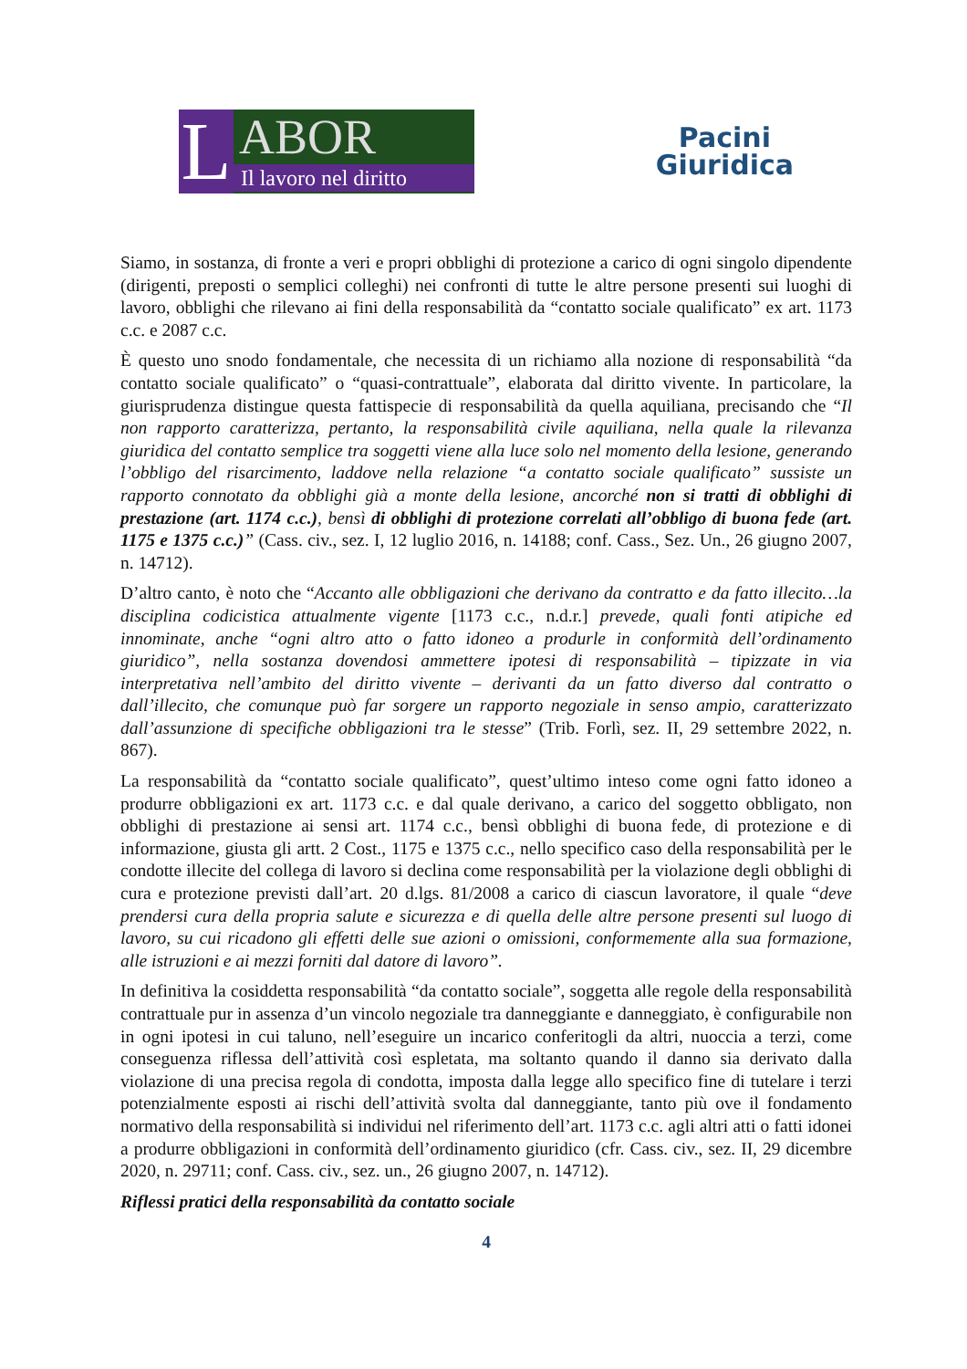L
ABOR
Il lavoro nel diritto
Pacini
Giuridica
Siamo, in sostanza, di fronte a veri e propri obblighi di protezione a carico di ogni singolo dipendente (dirigenti, preposti o semplici colleghi) nei confronti di tutte le altre persone presenti sui luoghi di lavoro, obblighi che rilevano ai fini della responsabilità da “contatto sociale qualificato” ex art. 1173 c.c. e 2087 c.c.
È questo uno snodo fondamentale, che necessita di un richiamo alla nozione di responsabilità “da contatto sociale qualificato” o “quasi-contrattuale”, elaborata dal diritto vivente. In particolare, la giurisprudenza distingue questa fattispecie di responsabilità da quella aquiliana, precisando che “Il non rapporto caratterizza, pertanto, la responsabilità civile aquiliana, nella quale la rilevanza giuridica del contatto semplice tra soggetti viene alla luce solo nel momento della lesione, generando l’obbligo del risarcimento, laddove nella relazione “a contatto sociale qualificato” sussiste un rapporto connotato da obblighi già a monte della lesione, ancorché non si tratti di obblighi di prestazione (art. 1174 c.c.), bensì di obblighi di protezione correlati all’obbligo di buona fede (art. 1175 e 1375 c.c.)” (Cass. civ., sez. I, 12 luglio 2016, n. 14188; conf. Cass., Sez. Un., 26 giugno 2007, n. 14712).
D’altro canto, è noto che “Accanto alle obbligazioni che derivano da contratto e da fatto illecito…la disciplina codicistica attualmente vigente [1173 c.c., n.d.r.] prevede, quali fonti atipiche ed innominate, anche “ogni altro atto o fatto idoneo a produrle in conformità dell’ordinamento giuridico”, nella sostanza dovendosi ammettere ipotesi di responsabilità – tipizzate in via interpretativa nell’ambito del diritto vivente – derivanti da un fatto diverso dal contratto o dall’illecito, che comunque può far sorgere un rapporto negoziale in senso ampio, caratterizzato dall’assunzione di specifiche obbligazioni tra le stesse” (Trib. Forlì, sez. II, 29 settembre 2022, n. 867).
La responsabilità da “contatto sociale qualificato”, quest’ultimo inteso come ogni fatto idoneo a produrre obbligazioni ex art. 1173 c.c. e dal quale derivano, a carico del soggetto obbligato, non obblighi di prestazione ai sensi art. 1174 c.c., bensì obblighi di buona fede, di protezione e di informazione, giusta gli artt. 2 Cost., 1175 e 1375 c.c., nello specifico caso della responsabilità per le condotte illecite del collega di lavoro si declina come responsabilità per la violazione degli obblighi di cura e protezione previsti dall’art. 20 d.lgs. 81/2008 a carico di ciascun lavoratore, il quale “deve prendersi cura della propria salute e sicurezza e di quella delle altre persone presenti sul luogo di lavoro, su cui ricadono gli effetti delle sue azioni o omissioni, conformemente alla sua formazione, alle istruzioni e ai mezzi forniti dal datore di lavoro”.
In definitiva la cosiddetta responsabilità “da contatto sociale”, soggetta alle regole della responsabilità contrattuale pur in assenza d’un vincolo negoziale tra danneggiante e danneggiato, è configurabile non in ogni ipotesi in cui taluno, nell’eseguire un incarico conferitogli da altri, nuoccia a terzi, come conseguenza riflessa dell’attività così espletata, ma soltanto quando il danno sia derivato dalla violazione di una precisa regola di condotta, imposta dalla legge allo specifico fine di tutelare i terzi potenzialmente esposti ai rischi dell’attività svolta dal danneggiante, tanto più ove il fondamento normativo della responsabilità si individui nel riferimento dell’art. 1173 c.c. agli altri atti o fatti idonei a produrre obbligazioni in conformità dell’ordinamento giuridico (cfr. Cass. civ., sez. II, 29 dicembre 2020, n. 29711; conf. Cass. civ., sez. un., 26 giugno 2007, n. 14712).
Riflessi pratici della responsabilità da contatto sociale
4